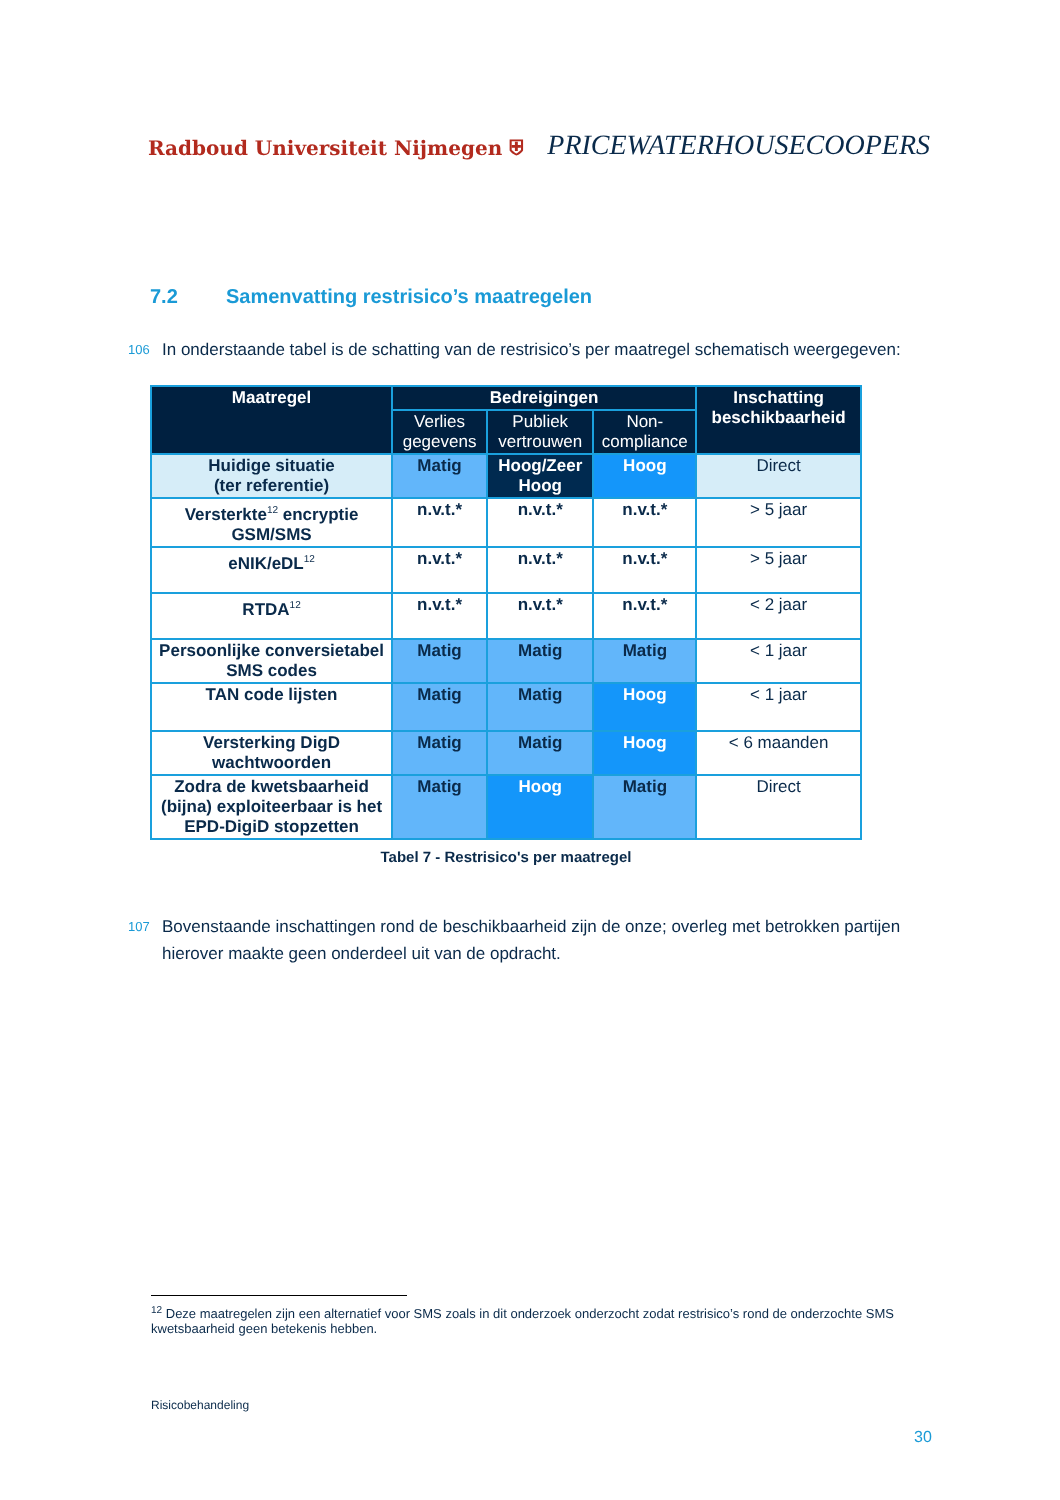Radboud Universiteit Nijmegen ⛨
PRICEWATERHOUSECOOPERS
7.2 Samenvatting restrisico’s maatregelen
106 In onderstaande tabel is de schatting van de restrisico’s per maatregel schematisch weergegeven:
| Maatregel | Bedreigingen | | | Inschatting beschikbaarheid |
| --- | --- | --- | --- | --- |
| | Verlies gegevens | Publiek vertrouwen | Non-compliance | |
| Huidige situatie (ter referentie) | Matig | Hoog/Zeer Hoog | Hoog | Direct |
| Versterkte<sup>12</sup> encryptie GSM/SMS | n.v.t.* | n.v.t.* | n.v.t.* | > 5 jaar |
| eNIK/eDL<sup>12</sup> | n.v.t.* | n.v.t.* | n.v.t.* | > 5 jaar |
| RTDA<sup>12</sup> | n.v.t.* | n.v.t.* | n.v.t.* | < 2 jaar |
| Persoonlijke conversietabel SMS codes | Matig | Matig | Matig | < 1 jaar |
| TAN code lijsten | Matig | Matig | Hoog | < 1 jaar |
| Versterking DigD wachtwoorden | Matig | Matig | Hoog | < 6 maanden |
| Zodra de kwetsbaarheid (bijna) exploiteerbaar is het EPD-DigiD stopzetten | Matig | Hoog | Matig | Direct |
Tabel 7 - Restrisico's per maatregel
107 Bovenstaande inschattingen rond de beschikbaarheid zijn de onze; overleg met betrokken partijen hierover maakte geen onderdeel uit van de opdracht.
<sup>12</sup> Deze maatregelen zijn een alternatief voor SMS zoals in dit onderzoek onderzocht zodat restrisico’s rond de onderzochte SMS kwetsbaarheid geen betekenis hebben.
Risicobehandeling
30